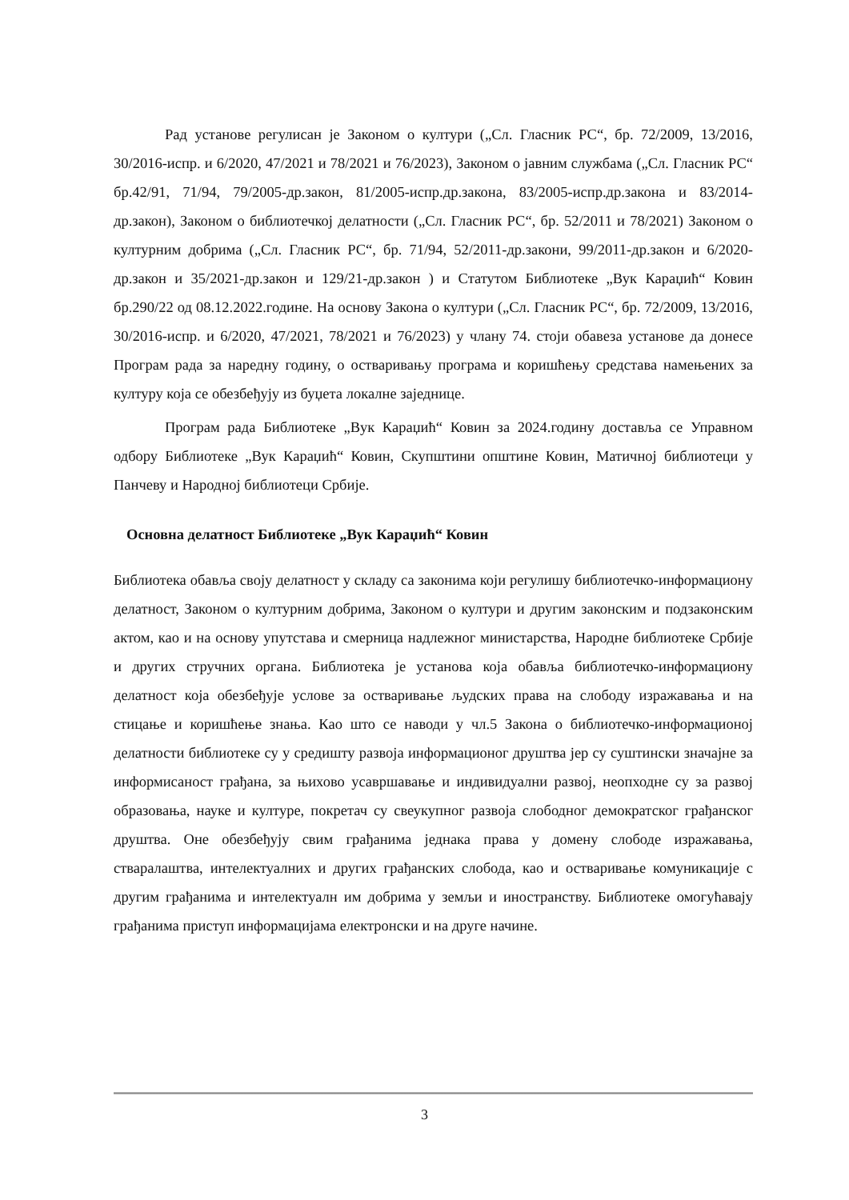Рад установе регулисан је Законом о култури („Сл. Гласник РС“, бр. 72/2009, 13/2016, 30/2016-испр. и 6/2020, 47/2021 и 78/2021 и 76/2023), Законом о јавним службама („Сл. Гласник РС“ бр.42/91, 71/94, 79/2005-др.закон, 81/2005-испр.др.закона, 83/2005-испр.др.закона и 83/2014-др.закон), Законом о библиотечкој делатности („Сл. Гласник РС“, бр. 52/2011 и 78/2021) Законом о културним добрима („Сл. Гласник РС“, бр. 71/94, 52/2011-др.закони, 99/2011-др.закон и 6/2020-др.закон и 35/2021-др.закон и 129/21-др.закон ) и Статутом Библиотеке „Вук Караџић“ Ковин бр.290/22 од 08.12.2022.године. На основу Закона о култури („Сл. Гласник РС“, бр. 72/2009, 13/2016, 30/2016-испр. и 6/2020, 47/2021, 78/2021 и 76/2023) у члану 74. стоји обавеза установе да донесе Програм рада за наредну годину, о остваривању програма и коришћењу средстава намењених за културу која се обезбеђују из буџета локалне заједнице.
Програм рада Библиотеке „Вук Караџић“ Ковин за 2024.годину доставља се Управном одбору Библиотеке „Вук Караџић“ Ковин, Скупштини општине Ковин, Матичној библиотеци у Панчеву и Народној библиотеци Србије.
Основна делатност Библиотеке „Вук Караџић“ Ковин
Библиотека обавља своју делатност у складу са законима који регулишу библиотечко-информациону делатност, Законом о културним добрима, Законом о култури и другим законским и подзаконским актом, као и на основу упутстава и смерница надлежног министарства, Народне библиотеке Србије и других стручних органа. Библиотека је установа која обавља библиотечко-информациону делатност која обезбеђује услове за остваривање људских права на слободу изражавања и на стицање и коришћење знања. Као што се наводи у чл.5 Закона о библиотечко-информационој делатности библиотеке су у средишту развоја информационог друштва јер су суштински значајне за информисаност грађана, за њихово усавршавање и индивидуални развој, неопходне су за развој образовања, науке и културе, покретач су свеукупног развоја слободног демократског грађанског друштва. Оне обезбеђују свим грађанима једнака права у домену слободе изражавања, стваралаштва, интелектуалних и других грађанских слобода, као и остваривање комуникације с другим грађанима и интелектуалн им добрима у земљи и иностранству. Библиотеке омогућавају грађанима приступ информацијама електронски и на друге начине.
3